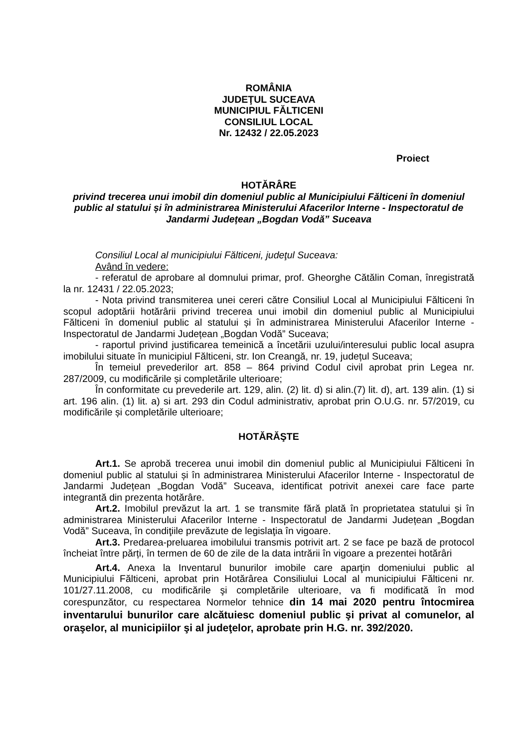ROMÂNIA
JUDEŢUL SUCEAVA
MUNICIPIUL FĂLTICENI
CONSILIUL LOCAL
Nr. 12432 / 22.05.2023
Proiect
HOTĂRÂRE
privind trecerea unui imobil din domeniul public al Municipiului Fălticeni în domeniul public al statului și în administrarea Ministerului Afacerilor Interne - Inspectoratul de Jandarmi Județean „Bogdan Vodă” Suceava
Consiliul Local al municipiului Fălticeni, judeţul Suceava:
Având în vedere:
- referatul de aprobare al domnului primar, prof. Gheorghe Cătălin Coman, înregistrată la nr. 12431 / 22.05.2023;
- Nota privind transmiterea unei cereri către Consiliul Local al Municipiului Fălticeni în scopul adoptării hotărârii privind trecerea unui imobil din domeniul public al Municipiului Fălticeni în domeniul public al statului și în administrarea Ministerului Afacerilor Interne - Inspectoratul de Jandarmi Județean „Bogdan Vodă” Suceava;
- raportul privind justificarea temeinică a încetării uzului/interesului public local asupra imobilului situate în municipiul Fălticeni, str. Ion Creangă, nr. 19, județul Suceava;
În temeiul prevederilor art. 858 – 864 privind Codul civil aprobat prin Legea nr. 287/2009, cu modificările și completările ulterioare;
În conformitate cu prevederile art. 129, alin. (2) lit. d) si alin.(7) lit. d), art. 139 alin. (1) si art. 196 alin. (1) lit. a) si art. 293 din Codul administrativ, aprobat prin O.U.G. nr. 57/2019, cu modificările și completările ulterioare;
HOTĂRĂŞTE
Art.1. Se aprobă trecerea unui imobil din domeniul public al Municipiului Fălticeni în domeniul public al statului și în administrarea Ministerului Afacerilor Interne - Inspectoratul de Jandarmi Județean „Bogdan Vodă” Suceava, identificat potrivit anexei care face parte integrantă din prezenta hotărâre.
Art.2. Imobilul prevăzut la art. 1 se transmite fără plată în proprietatea statului și în administrarea Ministerului Afacerilor Interne - Inspectoratul de Jandarmi Județean „Bogdan Vodă” Suceava, în condiţiile prevăzute de legislaţia în vigoare.
Art.3. Predarea-preluarea imobilului transmis potrivit art. 2 se face pe bază de protocol încheiat între părți, în termen de 60 de zile de la data intrării în vigoare a prezentei hotărâri
Art.4. Anexa la Inventarul bunurilor imobile care aparţin domeniului public al Municipiului Fălticeni, aprobat prin Hotărârea Consiliului Local al municipiului Fălticeni nr. 101/27.11.2008, cu modificările şi completările ulterioare, va fi modificată în mod corespunzător, cu respectarea Normelor tehnice din 14 mai 2020 pentru întocmirea inventarului bunurilor care alcătuiesc domeniul public şi privat al comunelor, al oraşelor, al municipiilor şi al judeţelor, aprobate prin H.G. nr. 392/2020.